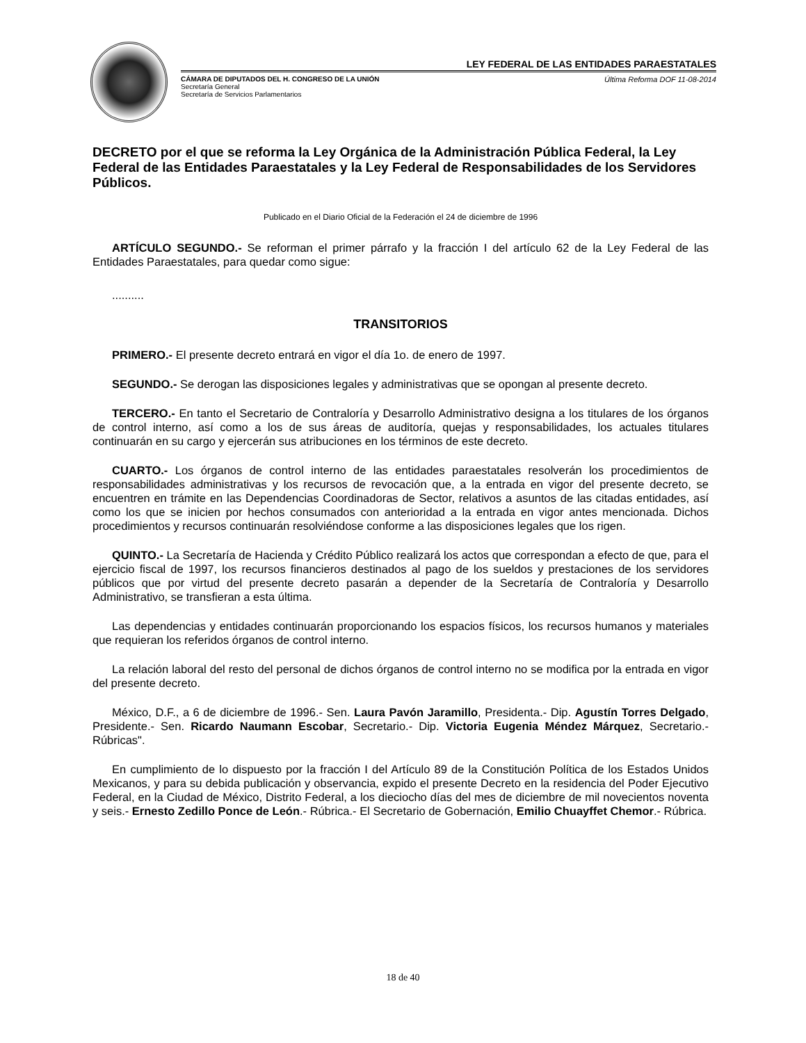LEY FEDERAL DE LAS ENTIDADES PARAESTATALES
CÁMARA DE DIPUTADOS DEL H. CONGRESO DE LA UNIÓN
Secretaría General
Secretaría de Servicios Parlamentarios
Última Reforma DOF 11-08-2014
DECRETO por el que se reforma la Ley Orgánica de la Administración Pública Federal, la Ley Federal de las Entidades Paraestatales y la Ley Federal de Responsabilidades de los Servidores Públicos.
Publicado en el Diario Oficial de la Federación el 24 de diciembre de 1996
ARTÍCULO SEGUNDO.- Se reforman el primer párrafo y la fracción I del artículo 62 de la Ley Federal de las Entidades Paraestatales, para quedar como sigue:
..........
TRANSITORIOS
PRIMERO.- El presente decreto entrará en vigor el día 1o. de enero de 1997.
SEGUNDO.- Se derogan las disposiciones legales y administrativas que se opongan al presente decreto.
TERCERO.- En tanto el Secretario de Contraloría y Desarrollo Administrativo designa a los titulares de los órganos de control interno, así como a los de sus áreas de auditoría, quejas y responsabilidades, los actuales titulares continuarán en su cargo y ejercerán sus atribuciones en los términos de este decreto.
CUARTO.- Los órganos de control interno de las entidades paraestatales resolverán los procedimientos de responsabilidades administrativas y los recursos de revocación que, a la entrada en vigor del presente decreto, se encuentren en trámite en las Dependencias Coordinadoras de Sector, relativos a asuntos de las citadas entidades, así como los que se inicien por hechos consumados con anterioridad a la entrada en vigor antes mencionada. Dichos procedimientos y recursos continuarán resolviéndose conforme a las disposiciones legales que los rigen.
QUINTO.- La Secretaría de Hacienda y Crédito Público realizará los actos que correspondan a efecto de que, para el ejercicio fiscal de 1997, los recursos financieros destinados al pago de los sueldos y prestaciones de los servidores públicos que por virtud del presente decreto pasarán a depender de la Secretaría de Contraloría y Desarrollo Administrativo, se transfieran a esta última.
Las dependencias y entidades continuarán proporcionando los espacios físicos, los recursos humanos y materiales que requieran los referidos órganos de control interno.
La relación laboral del resto del personal de dichos órganos de control interno no se modifica por la entrada en vigor del presente decreto.
México, D.F., a 6 de diciembre de 1996.- Sen. Laura Pavón Jaramillo, Presidenta.- Dip. Agustín Torres Delgado, Presidente.- Sen. Ricardo Naumann Escobar, Secretario.- Dip. Victoria Eugenia Méndez Márquez, Secretario.- Rúbricas".
En cumplimiento de lo dispuesto por la fracción I del Artículo 89 de la Constitución Política de los Estados Unidos Mexicanos, y para su debida publicación y observancia, expido el presente Decreto en la residencia del Poder Ejecutivo Federal, en la Ciudad de México, Distrito Federal, a los dieciocho días del mes de diciembre de mil novecientos noventa y seis.- Ernesto Zedillo Ponce de León.- Rúbrica.- El Secretario de Gobernación, Emilio Chuayffet Chemor.- Rúbrica.
18 de 40